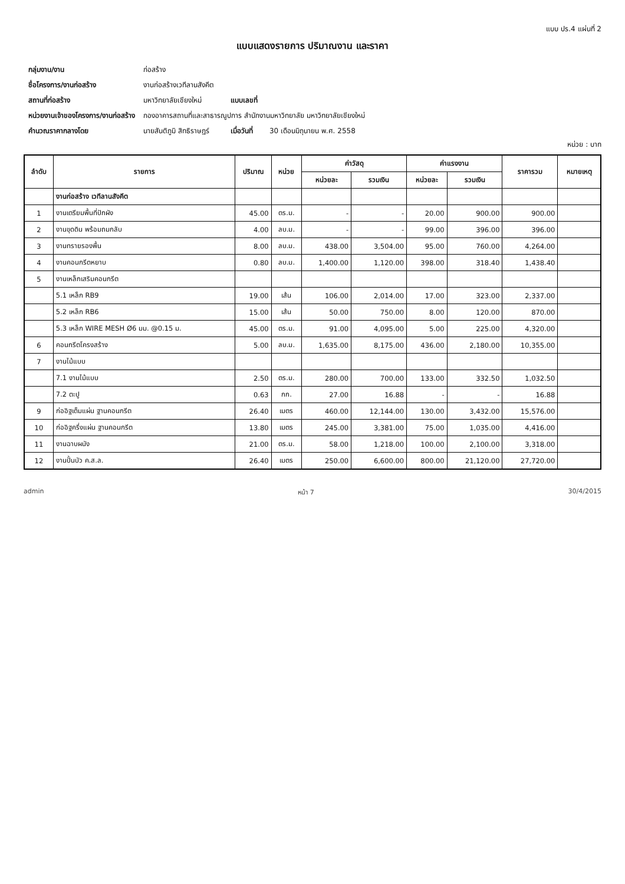แบบ ปร.4 แผ่นที่ 2
แบบแสดงรายการ ปริมาณงาน และราคา
| กลุ่มงาน/งาน | ก่อสร้าง | | |
| ชื่อโครงการ/งานก่อสร้าง | งานก่อสร้างเวทีลานสังคีต | | |
| สถานที่ก่อสร้าง | มหาวิทยาลัยเชียงใหม่ | แบบเลขที่ | |
| หน่วยงานเจ้าของโครงการ/งานก่อสร้าง | กองอาคารสถานที่และสาธารณูปการ สำนักงานมหาวิทยาลัย มหาวิทยาลัยเชียงใหม่ | | |
| คำนวณราคากลางโดย | นายสันติภูมิ สิทธิราษฎร์ | เมื่อวันที่ | 30 เดือนมิถุนายน พ.ศ. 2558 |
หน่วย : บาท
| ลำดับ | รายการ | ปริมาณ | หน่วย | ค่าวัสดุ | | ค่าแรงงาน | | ราคารวม | หมายเหตุ |
| --- | --- | --- | --- | --- | --- | --- | --- | --- | --- |
| | | | | หน่วยละ | รวมเงิน | หน่วยละ | รวมเงิน | | |
| | งานก่อสร้าง เวทีลานสังคีต | | | | | | | | |
| 1 | งานเตรียมพื้นที่ปักผัง | 45.00 | ตร.ม. | - | - | 20.00 | 900.00 | 900.00 | |
| 2 | งานขุดดิน พร้อมถมกลับ | 4.00 | ลบ.ม. | - | - | 99.00 | 396.00 | 396.00 | |
| 3 | งานทรายรองพื้น | 8.00 | ลบ.ม. | 438.00 | 3,504.00 | 95.00 | 760.00 | 4,264.00 | |
| 4 | งานคอนกรีตหยาบ | 0.80 | ลบ.ม. | 1,400.00 | 1,120.00 | 398.00 | 318.40 | 1,438.40 | |
| 5 | งานเหล็กเสริมคอนกรีต | | | | | | | | |
| | 5.1 เหล็ก RB9 | 19.00 | เส้น | 106.00 | 2,014.00 | 17.00 | 323.00 | 2,337.00 | |
| | 5.2 เหล็ก RB6 | 15.00 | เส้น | 50.00 | 750.00 | 8.00 | 120.00 | 870.00 | |
| | 5.3 เหล็ก WIRE MESH Ø6 มม. @0.15 ม. | 45.00 | ตร.ม. | 91.00 | 4,095.00 | 5.00 | 225.00 | 4,320.00 | |
| 6 | คอนกรีตโครงสร้าง | 5.00 | ลบ.ม. | 1,635.00 | 8,175.00 | 436.00 | 2,180.00 | 10,355.00 | |
| 7 | งานไม้แบบ | | | | | | | | |
| | 7.1 งานไม้แบบ | 2.50 | ตร.ม. | 280.00 | 700.00 | 133.00 | 332.50 | 1,032.50 | |
| | 7.2 ตะปู | 0.63 | กก. | 27.00 | 16.88 | - | - | 16.88 | |
| 9 | ก่ออิฐเต็มแผ่น ฐานคอนกรีต | 26.40 | เมตร | 460.00 | 12,144.00 | 130.00 | 3,432.00 | 15,576.00 | |
| 10 | ก่ออิฐครึ่งแผ่น ฐานคอนกรีต | 13.80 | เมตร | 245.00 | 3,381.00 | 75.00 | 1,035.00 | 4,416.00 | |
| 11 | งานฉาบผนัง | 21.00 | ตร.ม. | 58.00 | 1,218.00 | 100.00 | 2,100.00 | 3,318.00 | |
| 12 | งานปั้นบัว ค.ส.ล. | 26.40 | เมตร | 250.00 | 6,600.00 | 800.00 | 21,120.00 | 27,720.00 | |
admin หน้า 7 30/4/2015